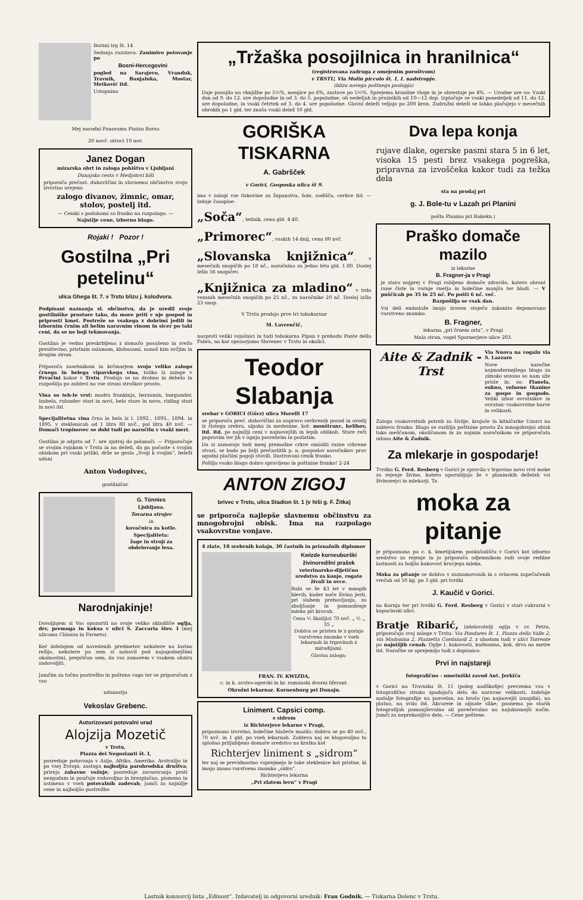Borzni trg št. 14
Sedanja razstava: Zanimivo potovanje po
Bosni-Hercegovini
pogled na Sarajevo, Vranduk, Travnik, Banjaluka, Mostar, Metković itd.
Ustopnina
Mej narodni Panorama Piazza Borsa
20 novč. otroci 10 nov.
Janez Dogan
mizarska obrt in zaloga pohištva v Ljubljani
Dunajska cesta v Medjatovi hiši
priporoča prečast. duhovščini in slavnemu občinstvu svojo izvrstno urejeno
zalogo divanov, žimnic, omar, stolov, postelj itd.
— Ceniki s podobami so franko na razpolago. —
Najnižje cene, izborno blago.
Rojaki ! Pozor !
Gostilna „Pri petelinu“
ulica Ghega št. 7. v Trstu blizu j. kolodvora.
Podpisani naznanja sl. občinstvu, da je uredil svoje gostilniške prostore tako, da more priti v nje gospod in priprosti kmet. Postreže se vsakega z dobrimi jedili in izbornim črnim ali belim naravnim vinom in sicer po taki ceni, da se ne boji tekmovanja.
Gostilna je vedno preskrbljena z domačo posušeno in svežo presičevino, pristnim salamom, klobasami, nanoš kim ovčjim in drugim sirom.
Priporoča zasebnikom in krčmarjem svojo veliko zalogo črnega in belega vipavskega vina, toliko iz zaloge v Prvačini kakor v Trstu. Prodaja se na drobno in debelo in razpošilja po zahtevi na vse strani stroškov prosto.
Vina so teh-le vrst: modra frankinja, berzamin, burgunder, izabela, rulandec stari in novi, belo staro in novo, rizling stari in novi itd.
Specijalitetna vina črna in bela iz l. 1892., 1893., 1894. in 1895. v steklenicah od 1 litra 80 nvč., pol litra 40 nvč. — Domači tropinovec se dobi tudi po naročilu v vsaki meri.
Gostilna je odprta od 7. ure zjutraj do polunoči. — Priporočaje se svojim rojakom v Trstu in na deželi, da ga počaste s svojim obiskom pri vsaki priliki, drže se gesla „Svoji k svojim“, beleži udani
Anton Vodopivec,
gostilničar.
G. Tönnies
Ljubljana.
Tovarna strojev
in
kovačnica za kotle.
Specijaliteta:
žage in stroji za obdelovanje lesa.
Narodnjakinje!
Dovoljnjem si Vas opozoriti na svoje veliko skladišče oglja, drv, premoga in koksa v ulici S. Zaccaria štev. I (mej ulicama Chiozza in Farneto).
Ker izdelujem od navedenih predmetov nekatere na lastno režijo, nekatere pa sem si nabavil pod najugodnejšimi okolnostmi, prepričan sem, da vas zamorem v vsakem obziru zadovoljiti.
Jamčim za točno postrežbo in pošteno vago ter se priporočam z vso
udanostjo
Vekoslav Grebenc.
Autorizovani potovalni urad
Alojzija Mozetič
v Trstu,
Piazza dei Negozianti št. I,
posreduje potovanja v Azijo, Afriko, Ameriko, Avstralijo in po vsej Evropi; zastopa najboljša parobrodska društva; prireja zabavne vožnje; posreduje zavarovanja proti nezgodam in poučuje radovoljno in brezplačno, pismeno in ustmeno v vseh potovalnih zadevah; jamči za najnižje cene in najboljšo postrežbo
„Tržaška posojilnica in hranilnica“
(registrovana zadruga z omejenim poroštvom)
v TRSTU, Via Molin piccolo št. 1, I. nadstropje.
(blizu novega poštnega poslopja)
Daje posojila na vknjižbe po 5½%, menjice po 6%, zastave po 5½%. Sprejema hranilne vloge in je obrestuje po 4%. — Uradne ure so: Vsaki dan od 9. do 12. ure dopoludne in od 3. do 5. popoludne, ob nedeljah in praznikih od 10—12 dop. Izplačuje se vsaki ponedeljek od 11. do 12. ure dopoludne, in vsaki četrtek od 3. do 4. ure popoludne. Glavni deleži veljajo po 200 kron. Zadružni deleži se lahko plačujejo v mesečnih obrokih po 1 gld. ter znaša vsaki delež 10 gld.
GORIŠKA TISKARNA
A. Gabršček
v Gorici, Gosposka ulica št 9.
ima v zalogi vse tiskovine za županstva, šole, sodišča, cerkve itd. — Izdaje časopise:
„Soča“, tednik, cena gld. 4·40.
„Primorec“, vsakih 14 dnij, cena 80 nvč.
„Slovanska knjižnica“, v mesečnih snopičih po 18 nč., naročnina za jedno leto gld. 1.80. Doslej izšlo 56 snopičev.
„Knjižnica za mladino“ v trdo vezanih mesečnih snopičih po 25 nč., za naročnike 20 nč. Doslej izšlo 23 snop.
V Trstu prodaja prve tri tobakarnar
M. Lavrenčič,
nasproti veliki vojašnici in tudi tobakarna Pipan v prehodu Ponte della Fabra, na kar opozarjamo Slovenec v Trstu in okolici.
Teodor Slabanja
srebar v GORICI (Görz) ulica Morelli 17
se priporoča preč. duhovščini za napravo cerkvenih posod in orodij iz čistega srebra, alpaka in medenine, kot: monštranc, kelihov, itd. itd. po najnižji ceni v najnovejših in lepih oblikah. Stare reči popravim ter jih v ognju posrebrim in pozlatim.
Da si zamorajo tudi menj premožne crkve omisliti razne crkvene stvari, se bodo po želji prečastitih p. n. gospodov naročnikov prav ugodni plačilni pogoji stavili. Ilustrovani cenik franko.
Pošilja vsako blago dobro spravljeno in poštnine franko! 2-24
ANTON ZIGOJ
brivec v Trstu, ulica Stadion št. 1 (v hiši g. F. Žitka)
se priporoča najlepše slavnemu občinstvu za mnogobrojni obisk. Ima na razpolago vsakovrstne vonjave.
4 zlate, 18 srebrnih kolajn, 30 častnih in priznalnih diplomov
Kwizde korneuburški
živinoredilni prašek
veterinarsko-dijetično sredstvo za konje, rogate živali in ovce.
Rabi se že 43 let v mnogih hlevih, kader noče živina jesti, pri slabem prebavljanju, za zboljšanje in pomnoženje mleka pri kravah.
Cena ½ škatljici 70 nvč. „ ½ „ 35 „
Dobiva se pristen le z gornjo varstveno znamko v vseh lekarnah in trgovinah z mirodijami.
Glavna zaloga:
FRAN. IV. KWIZDA,
c. in k. avstro-ogerski in kr. romunski dvorni liferant.
Okrožni lekarnar. Korneuburg pri Dunaju.
Liniment. Capsici comp.
s sidrom
iz Richterjeve lekarne v Pragi,
pripoznano izvrstno, bolečine blažeče mazilo; dobiva se po 40 nvč., 70 nvč. in 1 gld. po vseh lekarnah. Zahteva naj se blagovoljno to splošno priljubljeno domače sredstvo na kratko kot
Richterjev liniment s „sidrom“
ter naj se previdnostno vsprejmejo le take steklenice kot pristne, ki imajo znano varstveno znamko „sidro“.
Richterjeva lekarna
„Pri zlatem levu“ v Pragi
Dva lepa konja
rujave dlake, ogerske pasmi stara 5 in 6 let, visoka 15 pesti brez vsakega pogreška, pripravna za izvoščeka kakor tudi za težka dela
sta na prodaj pri
g. J. Bole-tu v Lazah pri Planini
pošta Planina pri Rakeku.)
Praško domače mazilo
iz lekarne
B. Fragner-ja v Pragi
je staro najprej v Pragi rabljeno domače zdravilo, katero ohrani rane čiste in varnje vnetja in bolečine manjša ter hladi. — V puščicah po 35 in 25 nč. Po pošti 6 nč. več.
Razpošilja se vsak dan.
Vsi deli embalaže imajo zraven stoječo zakonito deponovano varstveno znamko.
B. Fragner,
lekarna „pri črnem orlu“, v Pragi
Mala stran, vogel Spornerjeve ulice 203.
Aite & Zadnik - Trst
Via Nuova na vogalu via S. Lazzaro
Nove naročbe najmodernejšega blaga za zimsko sezono so nam uže prisle in. so: Flanela, sukno, volnene tkanine za gospe in gospodo. Veliki izbor ovratnikov in ovratnic vsakovrstne barve in velikosti.
Zaloga vsakovrstnih potreb za šivilje, krojače in kitničarke Uzorci na zahtevo franko. Blago se razšilja poštnine prosto Za mnogobrojni obisk tako meščanom, okoličanom in za najnim naročnikom se priporočata udana Aite & Zadnik.
Za mlekarje in gospodarje!
Tvrdka G. Ferd. Resberg v Gorici je spravila v trgovino novo vrst moke za rejenje živine, katero uporabljajo že v planinskih deželah vsi živinorejci in mlekarji. Ta
moka za pitanje
je pripoznana po c. k. kmetijskem poskušališču v Gorici kot izborno sredstvo za rejenje in jo priporoča odjemnikom radi svoje redilne lastnosti za boljšo kakovost kravjega mleka.
Moka za pitanje se dobiva v zaznamovanih in s svincem zapečačenih vrečah od 50 kg. po 3 gld. pri tvrdki
J. Kaučič v Gorici.
na Kornju ter pri tvrdki G. Ferd. Resberg v Gorici v stari cukrarni v kapucinski ulici.
Bratje Ribarić, izdelovatelji oglja v sv. Petru, priporočajo svoj zaloge v Trstu: Via Pondares št. 1, Piazza della Valle 2, via Madonina 2, Piazzetta Cordaiuoli 2. z uhodom tudi v ulici Torrente po najnižjih cenah. Oglje I. kakovosti, karbonina, kok, drva na metre itd. Naročbe se sprejemljo tudi z dopisnico.
Prvi in najstareji
fotografično - umetniški zavod Ant. Jerkiča
v Gorici na Travniku št. 11 (poleg nadškofije) prevzema vsa v fotografično stroko spadajoča dela do naravne velikosti. Izdeluje nadalje fotografije na porcelan, na brošo (po najnovejši iznajdbi), na platno, na svilo itd. Akvarele in oljnate slike; posnema po starih fotografijah pomanjševalno ali povečevalno na najukusnejši način. Jamči za neprekosljivo delo. — Cene poštene.
Lastnik konsorcij lista „Edinost“. Izdavatelj in odgovorni urednik: Fran Godnik. — Tiskarna Dolenc v Trstu.